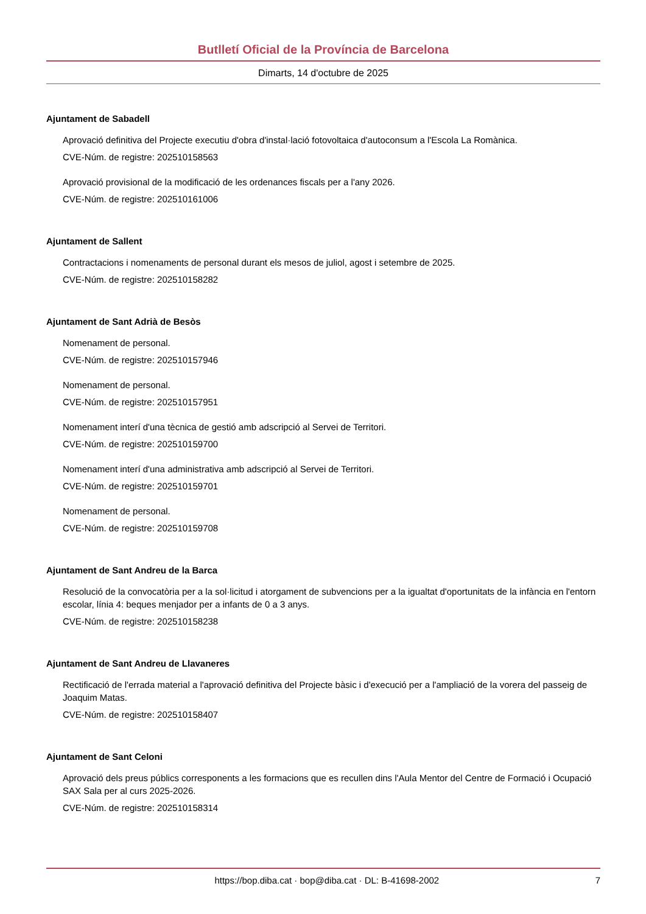Butlletí Oficial de la Província de Barcelona
Dimarts, 14 d'octubre de 2025
Ajuntament de Sabadell
Aprovació definitiva del Projecte executiu d'obra d'instal·lació fotovoltaica d'autoconsum a l'Escola La Romànica.
CVE-Núm. de registre: 202510158563
Aprovació provisional de la modificació de les ordenances fiscals per a l'any 2026.
CVE-Núm. de registre: 202510161006
Ajuntament de Sallent
Contractacions i nomenaments de personal durant els mesos de juliol, agost i setembre de 2025.
CVE-Núm. de registre: 202510158282
Ajuntament de Sant Adrià de Besòs
Nomenament de personal.
CVE-Núm. de registre: 202510157946
Nomenament de personal.
CVE-Núm. de registre: 202510157951
Nomenament interí d'una tècnica de gestió amb adscripció al Servei de Territori.
CVE-Núm. de registre: 202510159700
Nomenament interí d'una administrativa amb adscripció al Servei de Territori.
CVE-Núm. de registre: 202510159701
Nomenament de personal.
CVE-Núm. de registre: 202510159708
Ajuntament de Sant Andreu de la Barca
Resolució de la convocatòria per a la sol·licitud i atorgament de subvencions per a la igualtat d'oportunitats de la infància en l'entorn escolar, línia 4: beques menjador per a infants de 0 a 3 anys.
CVE-Núm. de registre: 202510158238
Ajuntament de Sant Andreu de Llavaneres
Rectificació de l'errada material a l'aprovació definitiva del Projecte bàsic i d'execució per a l'ampliació de la vorera del passeig de Joaquim Matas.
CVE-Núm. de registre: 202510158407
Ajuntament de Sant Celoni
Aprovació dels preus públics corresponents a les formacions que es recullen dins l'Aula Mentor del Centre de Formació i Ocupació SAX Sala per al curs 2025-2026.
CVE-Núm. de registre: 202510158314
https://bop.diba.cat · bop@diba.cat · DL: B-41698-2002 7